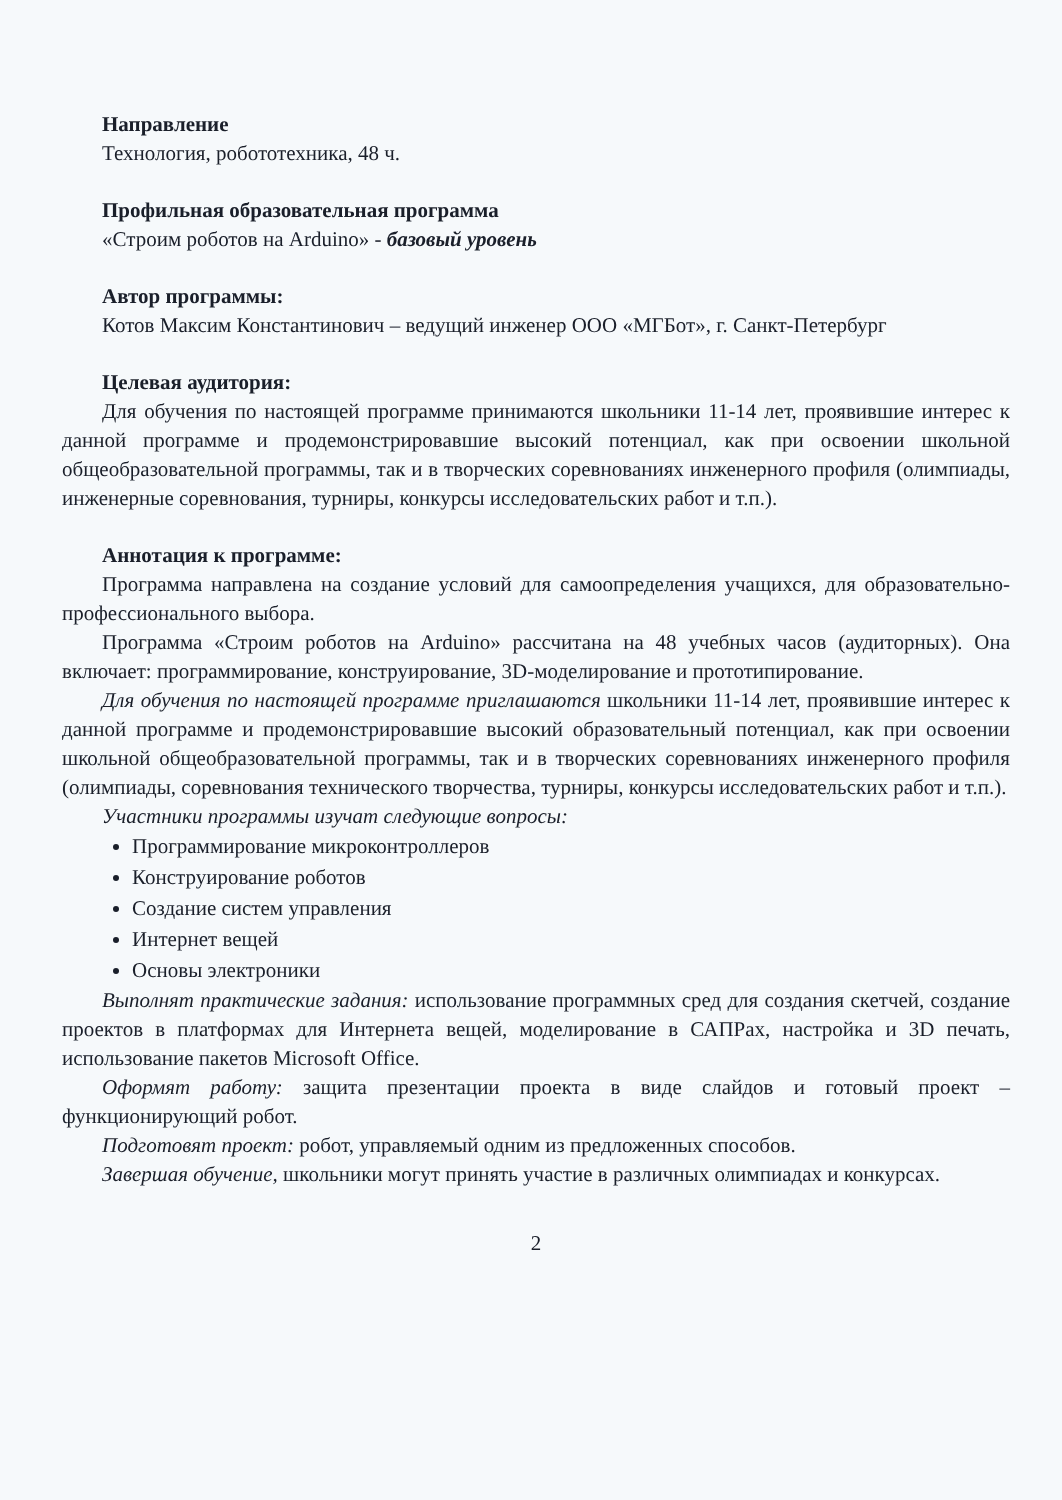Направление
Технология, робототехника, 48 ч.
Профильная образовательная программа
«Строим роботов на Arduino» - базовый уровень
Автор программы:
Котов Максим Константинович – ведущий инженер ООО «МГБот», г. Санкт-Петербург
Целевая аудитория:
Для обучения по настоящей программе принимаются школьники 11-14 лет, проявившие интерес к данной программе и продемонстрировавшие высокий потенциал, как при освоении школьной общеобразовательной программы, так и в творческих соревнованиях инженерного профиля (олимпиады, инженерные соревнования, турниры, конкурсы исследовательских работ и т.п.).
Аннотация к программе:
Программа направлена на создание условий для самоопределения учащихся, для образовательно-профессионального выбора.
Программа «Строим роботов на Arduino» рассчитана на 48 учебных часов (аудиторных). Она включает: программирование, конструирование, 3D-моделирование и прототипирование.
Для обучения по настоящей программе приглашаются школьники 11-14 лет, проявившие интерес к данной программе и продемонстрировавшие высокий образовательный потенциал, как при освоении школьной общеобразовательной программы, так и в творческих соревнованиях инженерного профиля (олимпиады, соревнования технического творчества, турниры, конкурсы исследовательских работ и т.п.).
Участники программы изучат следующие вопросы:
Программирование микроконтроллеров
Конструирование роботов
Создание систем управления
Интернет вещей
Основы электроники
Выполнят практические задания: использование программных сред для создания скетчей, создание проектов в платформах для Интернета вещей, моделирование в САПРах, настройка и 3D печать, использование пакетов Microsoft Office.
Оформят работу: защита презентации проекта в виде слайдов и готовый проект – функционирующий робот.
Подготовят проект: робот, управляемый одним из предложенных способов.
Завершая обучение, школьники могут принять участие в различных олимпиадах и конкурсах.
2